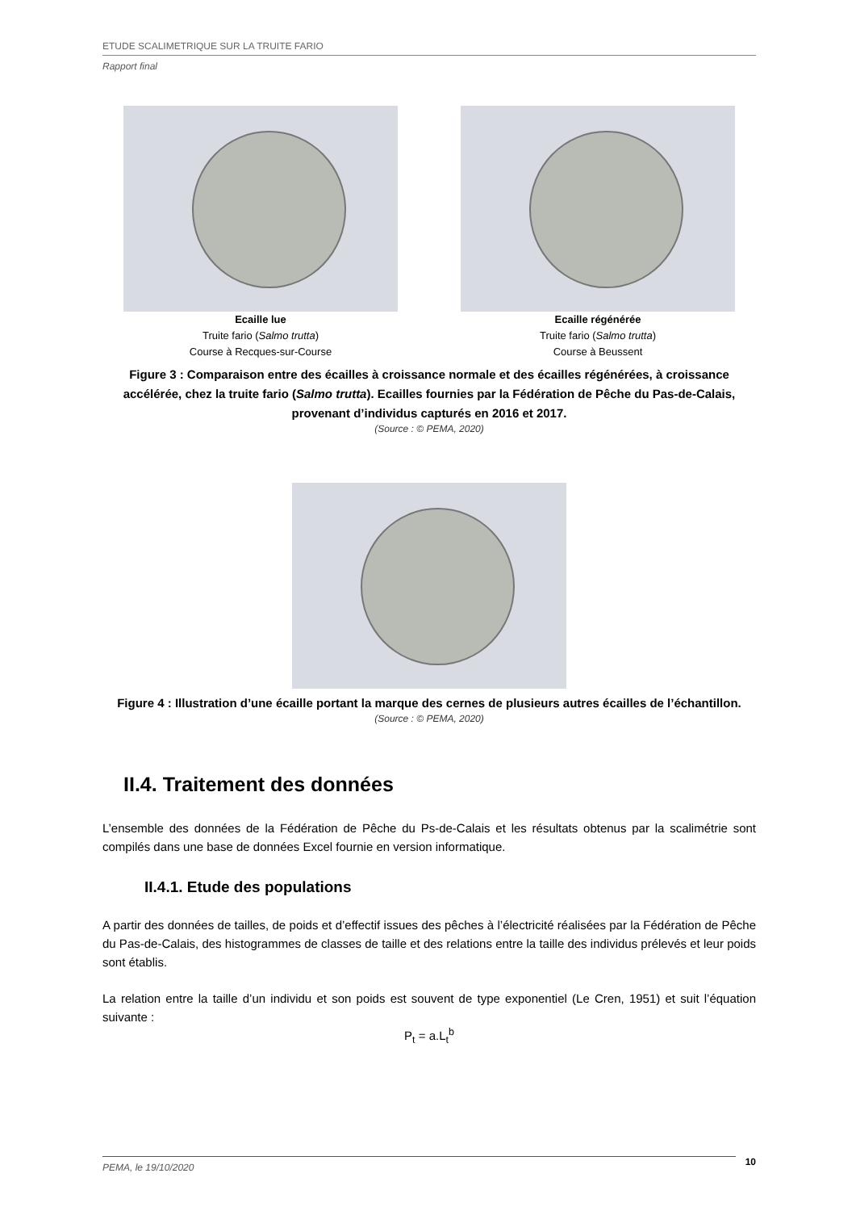ETUDE SCALIMETRIQUE SUR LA TRUITE FARIO
Rapport final
Ecaille lue
Truite fario (Salmo trutta)
Course à Recques-sur-Course
Ecaille régénérée
Truite fario (Salmo trutta)
Course à Beussent
Figure 3 : Comparaison entre des écailles à croissance normale et des écailles régénérées, à croissance accélérée, chez la truite fario (Salmo trutta). Ecailles fournies par la Fédération de Pêche du Pas-de-Calais, provenant d’individus capturés en 2016 et 2017.
(Source : © PEMA, 2020)
Figure 4 : Illustration d’une écaille portant la marque des cernes de plusieurs autres écailles de l’échantillon.
(Source : © PEMA, 2020)
II.4. Traitement des données
L’ensemble des données de la Fédération de Pêche du Ps-de-Calais et les résultats obtenus par la scalimétrie sont compilés dans une base de données Excel fournie en version informatique.
II.4.1. Etude des populations
A partir des données de tailles, de poids et d’effectif issues des pêches à l’électricité réalisées par la Fédération de Pêche du Pas-de-Calais, des histogrammes de classes de taille et des relations entre la taille des individus prélevés et leur poids sont établis.
La relation entre la taille d’un individu et son poids est souvent de type exponentiel (Le Cren, 1951) et suit l’équation suivante :
P<sub>t</sub> = a.L<sub>t</sub><sup>b</sup>
PEMA, le 19/10/2020
10